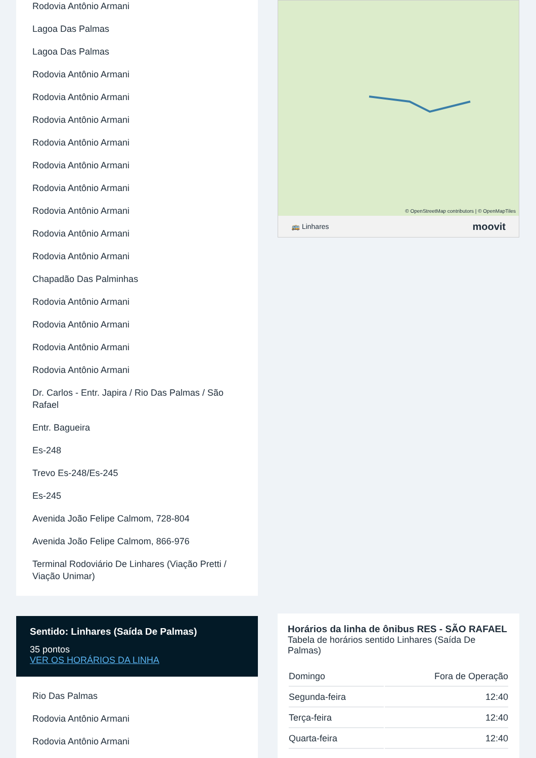Rodovia Antônio Armani
Lagoa Das Palmas
Lagoa Das Palmas
Rodovia Antônio Armani
Rodovia Antônio Armani
Rodovia Antônio Armani
Rodovia Antônio Armani
Rodovia Antônio Armani
Rodovia Antônio Armani
Rodovia Antônio Armani
Rodovia Antônio Armani
Rodovia Antônio Armani
Chapadão Das Palminhas
Rodovia Antônio Armani
Rodovia Antônio Armani
Rodovia Antônio Armani
Rodovia Antônio Armani
Dr. Carlos - Entr. Japira / Rio Das Palmas / São Rafael
Entr. Bagueira
Es-248
Trevo Es-248/Es-245
Es-245
Avenida João Felipe Calmom, 728-804
Avenida João Felipe Calmom, 866-976
Terminal Rodoviário De Linhares (Viação Pretti / Viação Unimar)
Sentido: Linhares (Saída De Palmas)
35 pontos
VER OS HORÁRIOS DA LINHA
Rio Das Palmas
Rodovia Antônio Armani
Rodovia Antônio Armani
© OpenStreetMap contributors | © OpenMapTiles
🚌 Linhares moovit
Horários da linha de ônibus RES - SÃO RAFAEL
Tabela de horários sentido Linhares (Saída De Palmas)
| Domingo | Fora de Operação |
| Segunda-feira | 12:40 |
| Terça-feira | 12:40 |
| Quarta-feira | 12:40 |